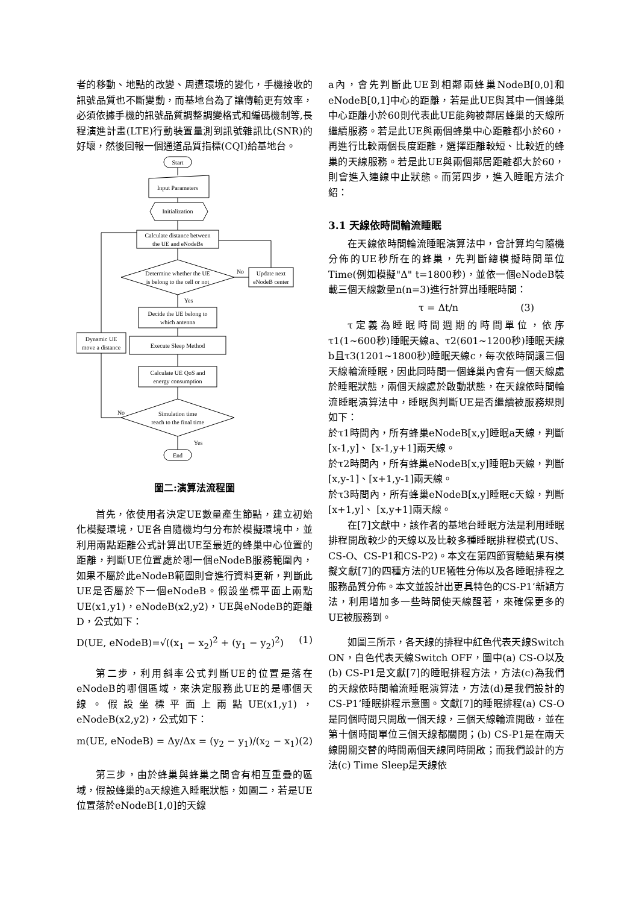者的移動、地點的改變、周遭環境的變化，手機接收的訊號品質也不斷變動，而基地台為了讓傳輸更有效率，必須依據手機的訊號品質調整調變格式和編碼機制等,長程演進計畫(LTE)行動裝置量測到訊號雜訊比(SNR)的好壞，然後回報一個通道品質指標(CQI)給基地台。
Start
Input Parameters
Initialization
Calculate distance between
the UE and eNodeBs
Determine whether the UE
is belong to the cell or not
No
Update next
eNodeB center
Yes
Decide the UE belong to
which antenna
Dynamic UE
move a distance
Execute Sleep Method
Calculate UE QoS and
energy consumption
Simulation time
reach to the final time
No
Yes
End
圖二:演算法流程圖
首先，依使用者決定UE數量產生節點，建立初始化模擬環境，UE各自隨機均勻分布於模擬環境中，並利用兩點距離公式計算出UE至最近的蜂巢中心位置的距離，判斷UE位置處於哪一個eNodeB服務範圍內，如果不屬於此eNodeB範圍則會進行資料更新，判斷此UE是否屬於下一個eNodeB。假設坐標平面上兩點 UE(x1,y1)，eNodeB(x2,y2)，UE與eNodeB的距離D，公式如下：
D(UE, eNodeB)=√((x<sub>1</sub> − x<sub>2</sub>)<sup>2</sup> + (y<sub>1</sub> − y<sub>2</sub>)<sup>2</sup>) (1)
第二步，利用斜率公式判斷UE的位置是落在eNodeB的哪個區域，來決定服務此UE的是哪個天線。假設坐標平面上兩點UE(x1,y1)，eNodeB(x2,y2)，公式如下：
m(UE, eNodeB) = Δy/Δx = (y<sub>2</sub> − y<sub>1</sub>)/(x<sub>2</sub> − x<sub>1</sub>) (2)
第三步，由於蜂巢與蜂巢之間會有相互重疊的區域，假設蜂巢的a天線進入睡眠狀態，如圖二，若是UE位置落於eNodeB[1,0]的天線
a內，會先判斷此UE到相鄰兩蜂巢NodeB[0,0]和eNodeB[0,1]中心的距離，若是此UE與其中一個蜂巢中心距離小於60則代表此UE能夠被鄰居蜂巢的天線所繼續服務。若是此UE與兩個蜂巢中心距離都小於60，再進行比較兩個長度距離，選擇距離較短、比較近的蜂巢的天線服務。若是此UE與兩個鄰居距離都大於60，則會進入連線中止狀態。而第四步，進入睡眠方法介紹：
3.1 天線依時間輪流睡眠
在天線依時間輪流睡眠演算法中，會計算均勻隨機分佈的UE秒所在的蜂巢，先判斷總模擬時間單位Time(例如模擬"Δ" t=1800秒)，並依一個eNodeB裝載三個天線數量n(n=3)進行計算出睡眠時間：
τ = Δt/n (3)
τ定義為睡眠時間週期的時間單位，依序τ1(1~600秒)睡眠天線a、τ2(601~1200秒)睡眠天線b且τ3(1201~1800秒)睡眠天線c，每次依時間讓三個天線輪流睡眠，因此同時間一個蜂巢內會有一個天線處於睡眠狀態，兩個天線處於啟動狀態，在天線依時間輪流睡眠演算法中，睡眠與判斷UE是否繼續被服務規則如下：
於τ1時間內，所有蜂巢eNodeB[x,y]睡眠a天線，判斷 [x-1,y]、 [x-1,y+1]兩天線。
於τ2時間內，所有蜂巢eNodeB[x,y]睡眠b天線，判斷 [x,y-1]、[x+1,y-1]兩天線。
於τ3時間內，所有蜂巢eNodeB[x,y]睡眠c天線，判斷 [x+1,y]、 [x,y+1]兩天線。
在[7]文獻中，該作者的基地台睡眠方法是利用睡眠排程開啟較少的天線以及比較多種睡眠排程模式(US、CS-O、CS-P1和CS-P2)。本文在第四節實驗結果有模擬文獻[7]的四種方法的UE犧牲分佈以及各睡眠排程之服務品質分佈。本文並設計出更具特色的CS-P1’新穎方法，利用增加多一些時間使天線醒著，來確保更多的UE被服務到。
如圖三所示，各天線的排程中紅色代表天線Switch ON，白色代表天線Switch OFF，圖中(a) CS-O以及(b) CS-P1是文獻[7]的睡眠排程方法，方法(c)為我們的天線依時間輪流睡眠演算法，方法(d)是我們設計的CS-P1’睡眠排程示意圖。文獻[7]的睡眠排程(a) CS-O是同個時間只開啟一個天線，三個天線輪流開啟，並在第十個時間單位三個天線都關閉；(b) CS-P1是在兩天線開關交替的時間兩個天線同時開啟；而我們設計的方法(c) Time Sleep是天線依